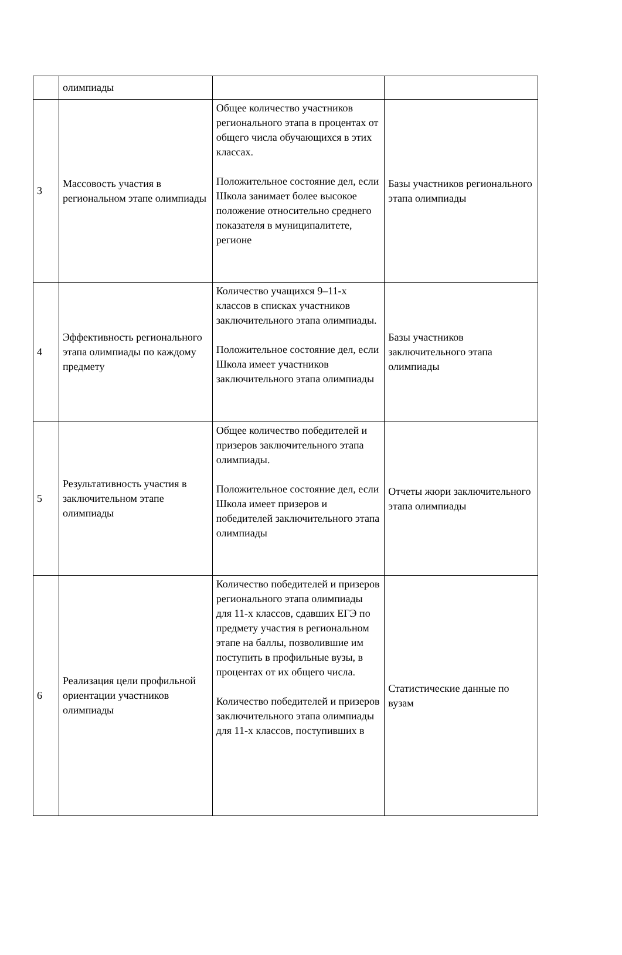| | олимпиады | | |
| 3 | Массовость участия в региональном этапе олимпиады | Общее количество участников регионального этапа в процентах от общего числа обучающихся в этих классах. Положительное состояние дел, если Школа занимает более высокое положение относительно среднего показателя в муниципалитете, регионе | Базы участников регионального этапа олимпиады |
| 4 | Эффективность регионального этапа олимпиады по каждому предмету | Количество учащихся 9–11-х классов в списках участников заключительного этапа олимпиады. Положительное состояние дел, если Школа имеет участников заключительного этапа олимпиады | Базы участников заключительного этапа олимпиады |
| 5 | Результативность участия в заключительном этапе олимпиады | Общее количество победителей и призеров заключительного этапа олимпиады. Положительное состояние дел, если Школа имеет призеров и победителей заключительного этапа олимпиады | Отчеты жюри заключительного этапа олимпиады |
| 6 | Реализация цели профильной ориентации участников олимпиады | Количество победителей и призеров регионального этапа олимпиады для 11-х классов, сдавших ЕГЭ по предмету участия в региональном этапе на баллы, позволившие им поступить в профильные вузы, в процентах от их общего числа. Количество победителей и призеров заключительного этапа олимпиады для 11-х классов, поступивших в | Статистические данные по вузам |